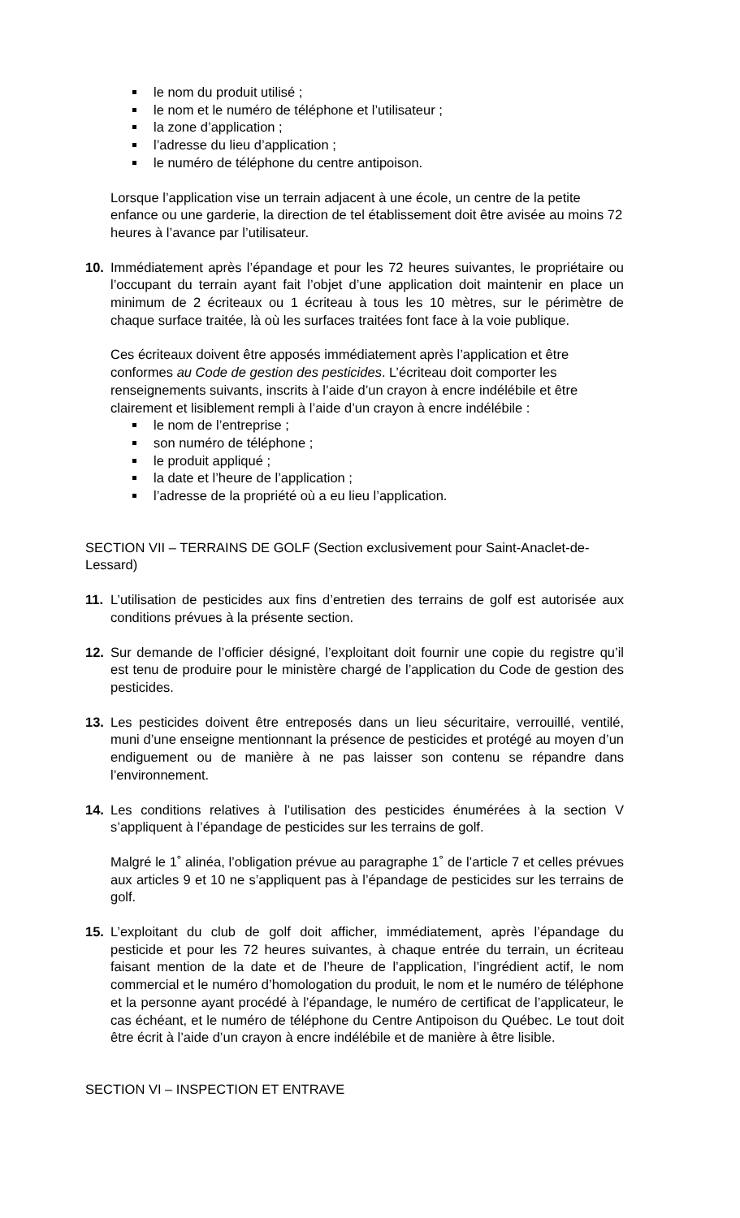le nom du produit utilisé ;
le nom et le numéro de téléphone et l’utilisateur ;
la zone d’application ;
l’adresse du lieu d’application ;
le numéro de téléphone du centre antipoison.
Lorsque l’application vise un terrain adjacent à une école, un centre de la petite enfance ou une garderie, la direction de tel établissement doit être avisée au moins 72 heures à l’avance par l’utilisateur.
10. Immédiatement après l’épandage et pour les 72 heures suivantes, le propriétaire ou l’occupant du terrain ayant fait l’objet d’une application doit maintenir en place un minimum de 2 écriteaux ou 1 écriteau à tous les 10 mètres, sur le périmètre de chaque surface traitée, là où les surfaces traitées font face à la voie publique.
Ces écriteaux doivent être apposés immédiatement après l’application et être conformes au Code de gestion des pesticides. L’écriteau doit comporter les renseignements suivants, inscrits à l’aide d’un crayon à encre indélébile et être clairement et lisiblement rempli à l’aide d’un crayon à encre indélébile :
le nom de l’entreprise ;
son numéro de téléphone ;
le produit appliqué ;
la date et l’heure de l’application ;
l’adresse de la propriété où a eu lieu l’application.
SECTION VII – TERRAINS DE GOLF (Section exclusivement pour Saint-Anaclet-de-Lessard)
11. L’utilisation de pesticides aux fins d’entretien des terrains de golf est autorisée aux conditions prévues à la présente section.
12. Sur demande de l’officier désigné, l’exploitant doit fournir une copie du registre qu’il est tenu de produire pour le ministère chargé de l’application du Code de gestion des pesticides.
13. Les pesticides doivent être entreposés dans un lieu sécuritaire, verrouillé, ventilé, muni d’une enseigne mentionnant la présence de pesticides et protégé au moyen d’un endiguement ou de manière à ne pas laisser son contenu se répandre dans l’environnement.
14. Les conditions relatives à l’utilisation des pesticides énumérées à la section V s’appliquent à l’épandage de pesticides sur les terrains de golf.
Malgré le 1˚ alinéa, l’obligation prévue au paragraphe 1˚ de l’article 7 et celles prévues aux articles 9 et 10 ne s’appliquent pas à l’épandage de pesticides sur les terrains de golf.
15. L’exploitant du club de golf doit afficher, immédiatement, après l’épandage du pesticide et pour les 72 heures suivantes, à chaque entrée du terrain, un écriteau faisant mention de la date et de l’heure de l’application, l’ingrédient actif, le nom commercial et le numéro d’homologation du produit, le nom et le numéro de téléphone et la personne ayant procédé à l’épandage, le numéro de certificat de l’applicateur, le cas échéant, et le numéro de téléphone du Centre Antipoison du Québec. Le tout doit être écrit à l’aide d’un crayon à encre indélébile et de manière à être lisible.
SECTION VI – INSPECTION ET ENTRAVE